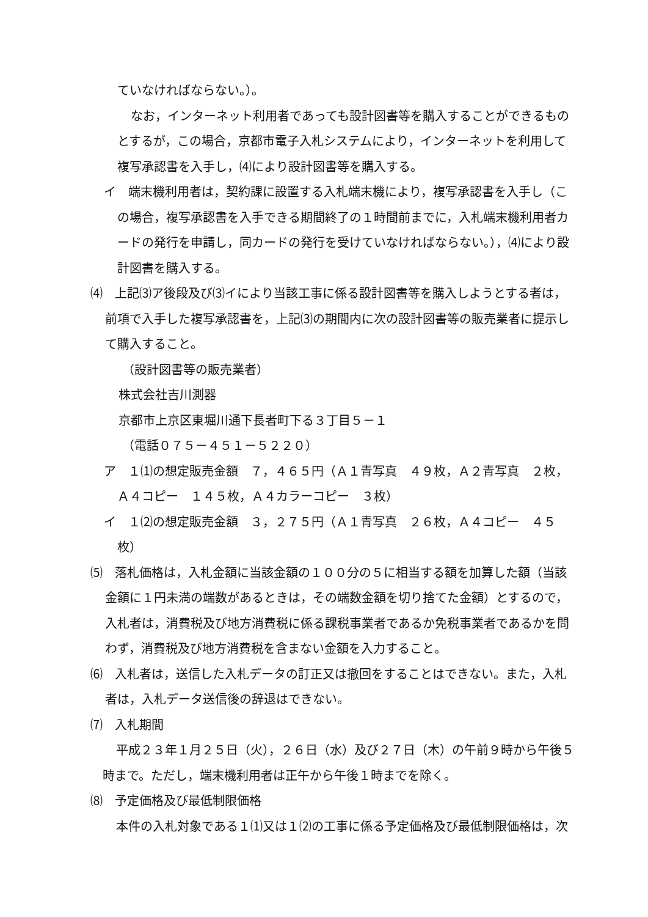ていなければならない。）。
なお，インターネット利用者であっても設計図書等を購入することができるものとするが，この場合，京都市電子入札システムにより，インターネットを利用して複写承認書を入手し，⑷により設計図書等を購入する。
イ　端末機利用者は，契約課に設置する入札端末機により，複写承認書を入手し（この場合，複写承認書を入手できる期間終了の１時間前までに，入札端末機利用者カードの発行を申請し，同カードの発行を受けていなければならない。），⑷により設計図書を購入する。
⑷　上記⑶ア後段及び⑶イにより当該工事に係る設計図書等を購入しようとする者は，前項で入手した複写承認書を，上記⑶の期間内に次の設計図書等の販売業者に提示して購入すること。
（設計図書等の販売業者）
株式会社吉川測器
京都市上京区東堀川通下長者町下る３丁目５－１
（電話０７５－４５１－５２２０）
ア　１⑴の想定販売金額　７，４６５円（Ａ１青写真　４９枚，Ａ２青写真　２枚，Ａ４コピー　１４５枚，Ａ４カラーコピー　３枚）
イ　１⑵の想定販売金額　３，２７５円（Ａ１青写真　２６枚，Ａ４コピー　４５枚）
⑸　落札価格は，入札金額に当該金額の１００分の５に相当する額を加算した額（当該金額に１円未満の端数があるときは，その端数金額を切り捨てた金額）とするので，入札者は，消費税及び地方消費税に係る課税事業者であるか免税事業者であるかを問わず，消費税及び地方消費税を含まない金額を入力すること。
⑹　入札者は，送信した入札データの訂正又は撤回をすることはできない。また，入札者は，入札データ送信後の辞退はできない。
⑺　入札期間
平成２３年１月２５日（火），２６日（水）及び２７日（木）の午前９時から午後５時まで。ただし，端末機利用者は正午から午後１時までを除く。
⑻　予定価格及び最低制限価格
本件の入札対象である１⑴又は１⑵の工事に係る予定価格及び最低制限価格は，次